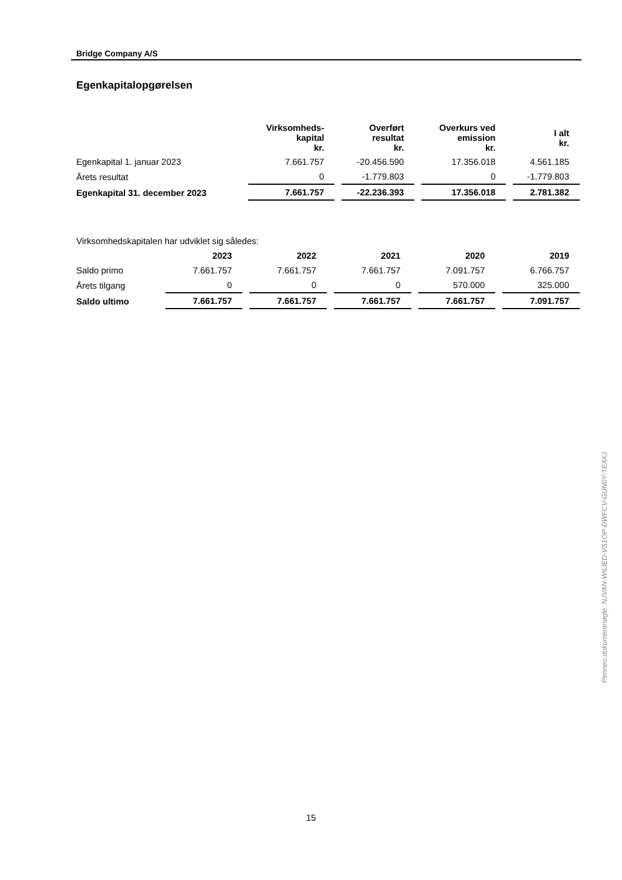Bridge Company A/S
Egenkapitalopgørelsen
| | Virksomheds- kapital kr. | Overført resultat kr. | Overkurs ved emission kr. | I alt kr. |
| Egenkapital 1. januar 2023 | 7.661.757 | -20.456.590 | 17.356.018 | 4.561.185 |
| Årets resultat | 0 | -1.779.803 | 0 | -1.779.803 |
| Egenkapital 31. december 2023 | 7.661.757 | -22.236.393 | 17.356.018 | 2.781.382 |
Virksomhedskapitalen har udviklet sig således:
| | 2023 | 2022 | 2021 | 2020 | 2019 |
| Saldo primo | 7.661.757 | 7.661.757 | 7.661.757 | 7.091.757 | 6.766.757 |
| Årets tilgang | 0 | 0 | 0 | 570.000 | 325.000 |
| Saldo ultimo | 7.661.757 | 7.661.757 | 7.661.757 | 7.661.757 | 7.091.757 |
Penneo dokumentnøgle: NJVAN-W6JED-VS1OP-DWFCV-GUN0Y-TE4XJ
15